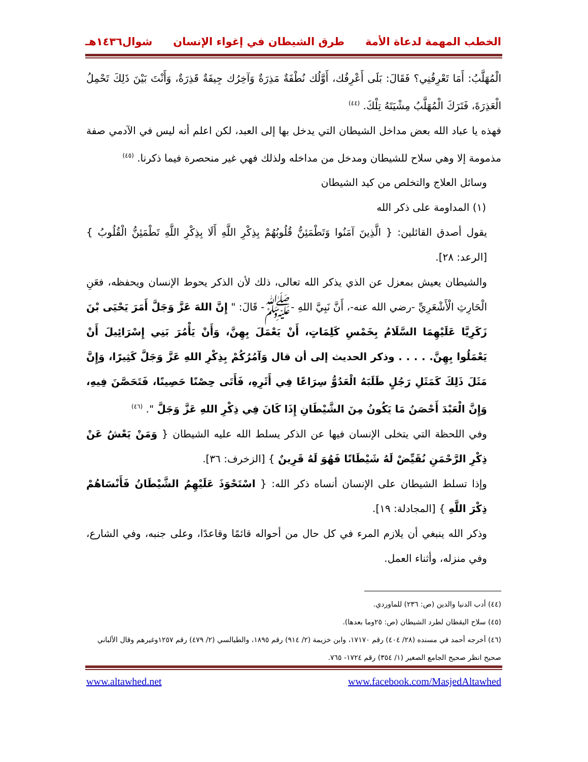الخطب المهمة لدعاة الأمة طرق الشيطان في إغواء الإنسان شوال١٤٣٦هـ
الْمُهَلَّبُ: أَمَا تَعْرِفُنِي؟ فَقَالَ: بَلَى أَعْرِفُك، أَوَّلُك نُطْفَةٌ مَذِرَةٌ وَآخِرُك جِيفَةٌ قَذِرَةٌ، وَأَنْتَ بَيْنَ ذَلِكَ تَحْمِلُ الْعَذِرَةَ، فَتَرَكَ الْمُهَلَّبُ مِشْيَتَهُ تِلْكَ. <sup>(٤٤)</sup>
فهذه يا عباد الله بعض مداخل الشيطان التي يدخل بها إلى العبد، لكن اعلم أنه ليس في الآدمي صفة مذمومة إلا وهي سلاح للشيطان ومدخل من مداخله ولذلك فهي غير منحصرة فيما ذكرنا. <sup>(٤٥)</sup>
وسائل العلاج والتخلص من كيد الشيطان
(١) المداومة على ذكر الله
يقول أصدق القائلين: { الَّذِينَ آمَنُوا وَتَطْمَئِنُّ قُلُوبُهُمْ بِذِكْرِ اللَّهِ أَلَا بِذِكْرِ اللَّهِ تَطْمَئِنُّ الْقُلُوبُ } [الرعد: ٢٨].
والشيطان يعيش بمعزل عن الذي يذكر الله تعالى، ذلك لأن الذكر يحوط الإنسان ويحفظه، فعَنِ الْحَارِثِ الْأَشْعَرِيِّ -رضي الله عنه-، أَنَّ نَبِيَّ اللهِ -ﷺ- قَالَ: " إِنَّ اللهَ عَزَّ وَجَلَّ أَمَرَ يَحْيَى بْنَ زَكَرِيَّا عَلَيْهِمَا السَّلَامُ بِخَمْسِ كَلِمَاتٍ، أَنْ يَعْمَلَ بِهِنَّ، وَأَنْ يَأْمُرَ بَنِي إِسْرَائِيلَ أَنْ يَعْمَلُوا بِهِنَّ. . . . . وذكر الحديث إلى أن قال وَآمُرُكُمْ بِذِكْرِ اللهِ عَزَّ وَجَلَّ كَثِيرًا، وَإِنَّ مَثَلَ ذَلِكَ كَمَثَلِ رَجُلٍ طَلَبَهُ الْعَدُوُّ سِرَاعًا فِي أَثَرِهِ، فَأَتَى حِصْنًا حَصِينًا، فَتَحَصَّنَ فِيهِ، وَإِنَّ الْعَبْدَ أَحْصَنُ مَا يَكُونُ مِنَ الشَّيْطَانِ إِذَا كَانَ فِي ذِكْرِ اللهِ عَزَّ وَجَلَّ ". <sup>(٤٦)</sup>
وفي اللحظة التي يتخلى الإنسان فيها عن الذكر يسلط الله عليه الشيطان { وَمَنْ يَعْشُ عَنْ ذِكْرِ الرَّحْمَنِ نُقَيِّضْ لَهُ شَيْطَانًا فَهُوَ لَهُ قَرِينٌ } [الزخرف: ٣٦].
وإذا تسلط الشيطان على الإنسان أنساه ذكر الله: { اسْتَحْوَذَ عَلَيْهِمُ الشَّيْطَانُ فَأَنْسَاهُمْ ذِكْرَ اللَّهِ } [المجادلة: ١٩].
وذكر الله ينبغي أن يلازم المرء في كل حال من أحواله قائمًا وقاعدًا، وعلى جنبه، وفي الشارع، وفي منزله، وأثناء العمل.
(٤٤) أدب الدنيا والدين (ص: ٢٣٦) للماوردي.
(٤٥) سلاح اليقظان لطرد الشيطان (ص: ٢٥وما بعدها).
(٤٦) أخرجه أحمد في مسنده (٢٨/ ٤٠٤) رقم ١٧١٧٠، وابن خزيمة (٢/ ٩١٤) رقم ١٨٩٥، والطيالسي (٢/ ٤٧٩) رقم ١٢٥٧وغيرهم وقال الألباني صحيح انظر صحيح الجامع الصغير (١/ ٣٥٤) رقم ١٧٢٤- ٧٦٥.
www.altawhed.net www.facebook.com/MasjedAltawhed